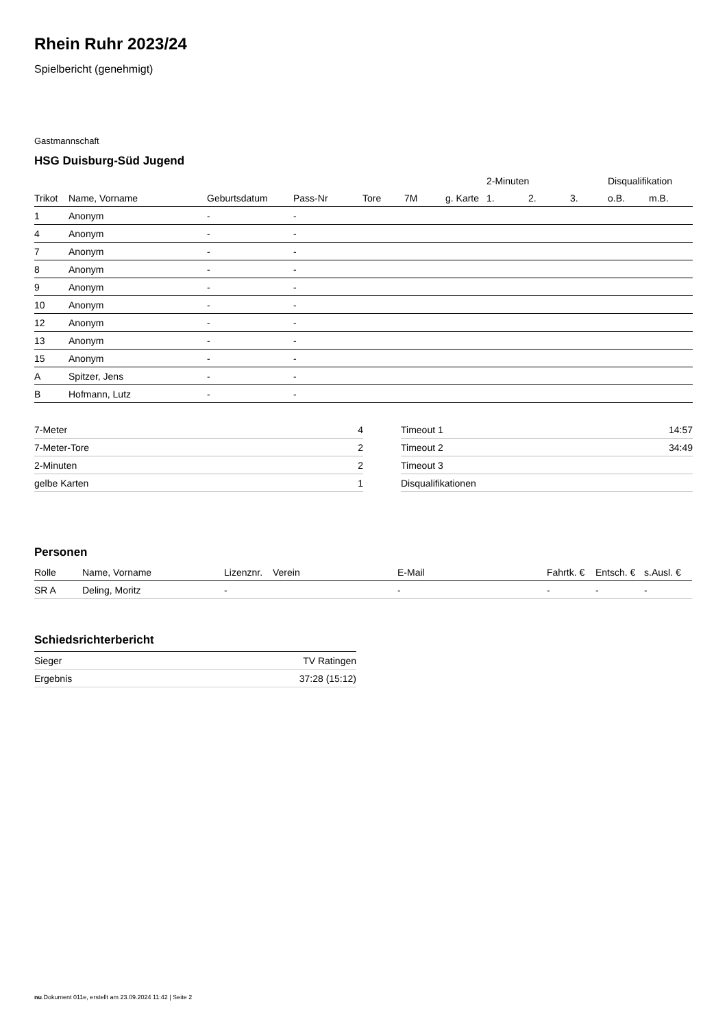Rhein Ruhr 2023/24
Spielbericht (genehmigt)
Gastmannschaft
HSG Duisburg-Süd Jugend
| | | | | | | | 2-Minuten | | | Disqualifikation | |
| --- | --- | --- | --- | --- | --- | --- | --- | --- | --- | --- | --- |
| Trikot | Name, Vorname | Geburtsdatum | Pass-Nr | Tore | 7M | g. Karte | 1. | 2. | 3. | o.B. | m.B. |
| 1 | Anonym | - | - | | | | | | | | |
| 4 | Anonym | - | - | | | | | | | | |
| 7 | Anonym | - | - | | | | | | | | |
| 8 | Anonym | - | - | | | | | | | | |
| 9 | Anonym | - | - | | | | | | | | |
| 10 | Anonym | - | - | | | | | | | | |
| 12 | Anonym | - | - | | | | | | | | |
| 13 | Anonym | - | - | | | | | | | | |
| 15 | Anonym | - | - | | | | | | | | |
| A | Spitzer, Jens | - | - | | | | | | | | |
| B | Hofmann, Lutz | - | - | | | | | | | | |
| 7-Meter | 4 |
| 7-Meter-Tore | 2 |
| 2-Minuten | 2 |
| gelbe Karten | 1 |
| Timeout 1 | 14:57 |
| Timeout 2 | 34:49 |
| Timeout 3 | |
| Disqualifikationen | |
Personen
| Rolle | Name, Vorname | Lizenznr. | Verein | E-Mail | Fahrtk. € | Entsch. € | s.Ausl. € |
| --- | --- | --- | --- | --- | --- | --- | --- |
| SR A | Deling, Moritz | - | | - | - | - | - |
Schiedsrichterbericht
| Sieger | TV Ratingen |
| Ergebnis | 37:28 (15:12) |
nu.Dokument 011e, erstellt am 23.09.2024 11:42 | Seite 2